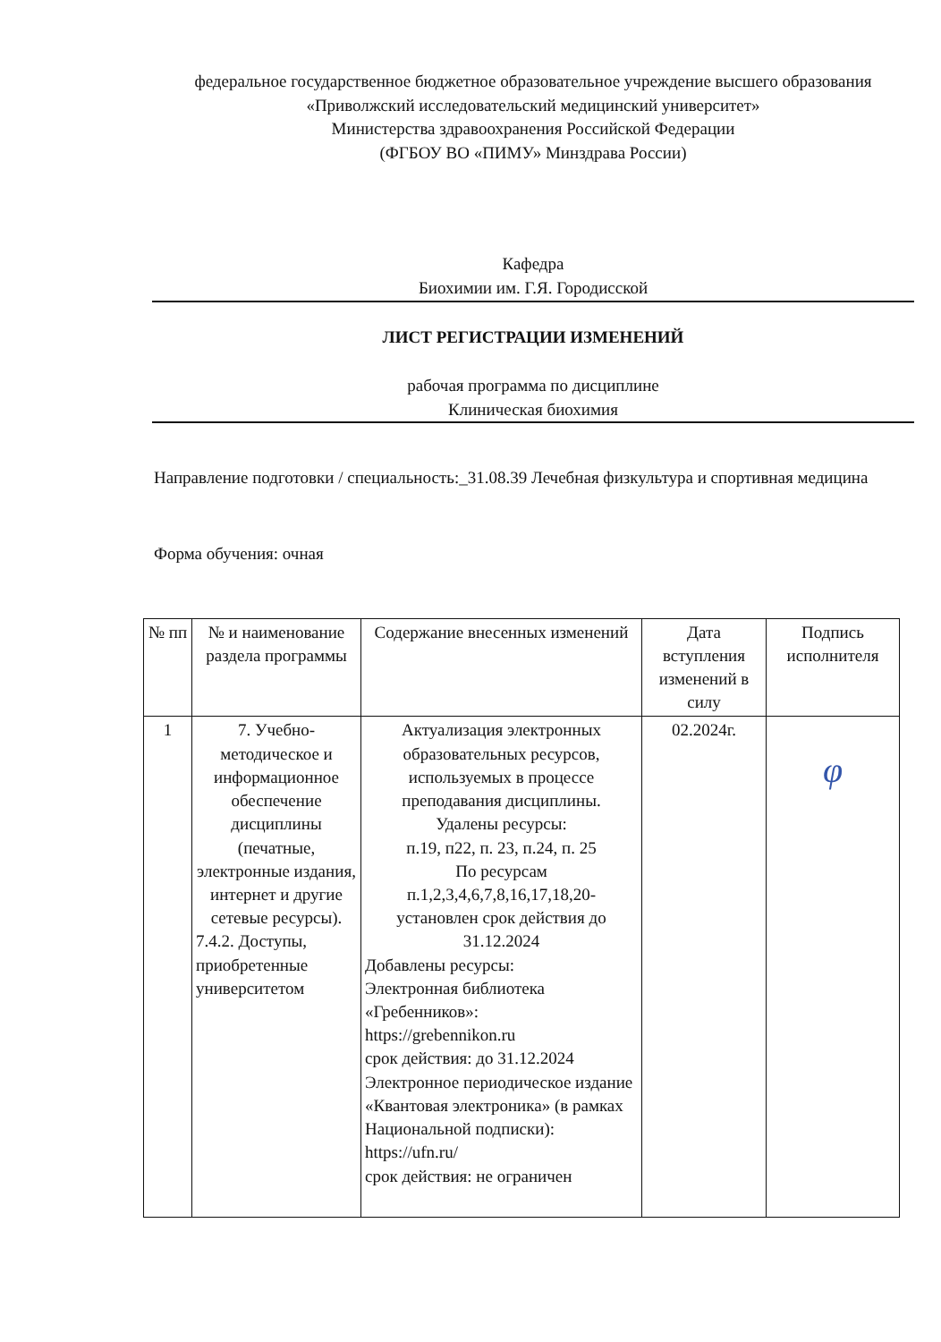федеральное государственное бюджетное образовательное учреждение высшего образования
«Приволжский исследовательский медицинский университет»
Министерства здравоохранения Российской Федерации
(ФГБОУ ВО «ПИМУ» Минздрава России)
Кафедра
Биохимии им. Г.Я. Городисской
ЛИСТ РЕГИСТРАЦИИ ИЗМЕНЕНИЙ
рабочая программа по дисциплине
Клиническая биохимия
Направление подготовки / специальность:_31.08.39 Лечебная физкультура и спортивная медицина
Форма обучения: очная
| № пп | № и наименование раздела программы | Содержание внесенных изменений | Дата вступления изменений в силу | Подпись исполнителя |
| --- | --- | --- | --- | --- |
| 1 | 7. Учебно-методическое и информационное обеспечение дисциплины (печатные, электронные издания, интернет и другие сетевые ресурсы). 7.4.2. Доступы, приобретенные университетом | Актуализация электронных образовательных ресурсов, используемых в процессе преподавания дисциплины. Удалены ресурсы: п.19, п22, п. 23, п.24, п. 25 По ресурсам п.1,2,3,4,6,7,8,16,17,18,20- установлен срок действия до 31.12.2024 Добавлены ресурсы: Электронная библиотека «Гребенников»: https://grebennikon.ru срок действия: до 31.12.2024 Электронное периодическое издание «Квантовая электроника» (в рамках Национальной подписки): https://ufn.ru/ срок действия: не ограничен | 02.2024г. | φ |